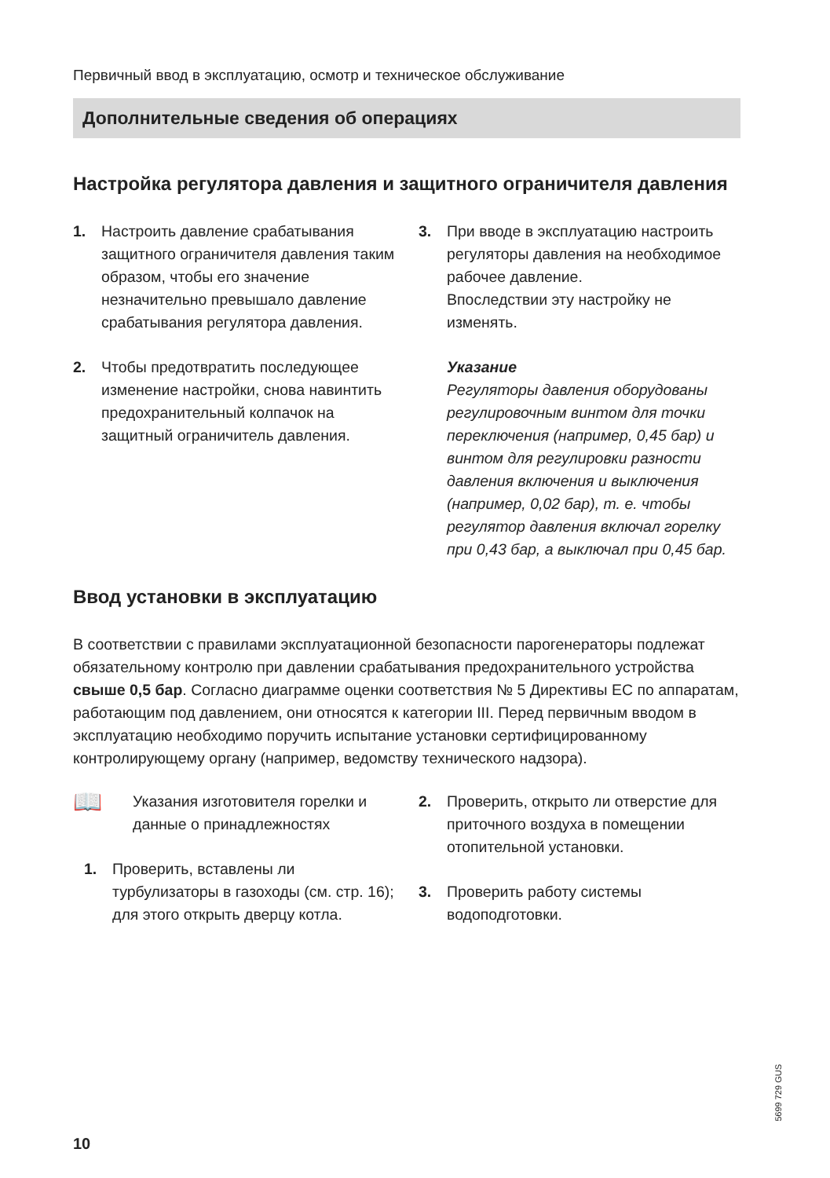Первичный ввод в эксплуатацию, осмотр и техническое обслуживание
Дополнительные сведения об операциях
Настройка регулятора давления и защитного ограничителя давления
1. Настроить давление срабатывания защитного ограничителя давления таким образом, чтобы его значение незначительно превышало давление срабатывания регулятора давления.
2. Чтобы предотвратить последующее изменение настройки, снова навинтить предохранительный колпачок на защитный ограничитель давления.
3. При вводе в эксплуатацию настроить регуляторы давления на необходимое рабочее давление.
Впоследствии эту настройку не изменять.
Указание
Регуляторы давления оборудованы регулировочным винтом для точки переключения (например, 0,45 бар) и винтом для регулировки разности давления включения и выключения (например, 0,02 бар), т. е. чтобы регулятор давления включал горелку при 0,43 бар, а выключал при 0,45 бар.
Ввод установки в эксплуатацию
В соответствии с правилами эксплуатационной безопасности парогенераторы подлежат обязательному контролю при давлении срабатывания предохранительного устройства свыше 0,5 бар. Согласно диаграмме оценки соответствия № 5 Директивы ЕС по аппаратам, работающим под давлением, они относятся к категории III. Перед первичным вводом в эксплуатацию необходимо поручить испытание установки сертифицированному контролирующему органу (например, ведомству технического надзора).
📖
Указания изготовителя горелки и данные о принадлежностях
1. Проверить, вставлены ли турбулизаторы в газоходы (см. стр. 16); для этого открыть дверцу котла.
2. Проверить, открыто ли отверстие для приточного воздуха в помещении отопительной установки.
3. Проверить работу системы водоподготовки.
5699 729 GUS
10